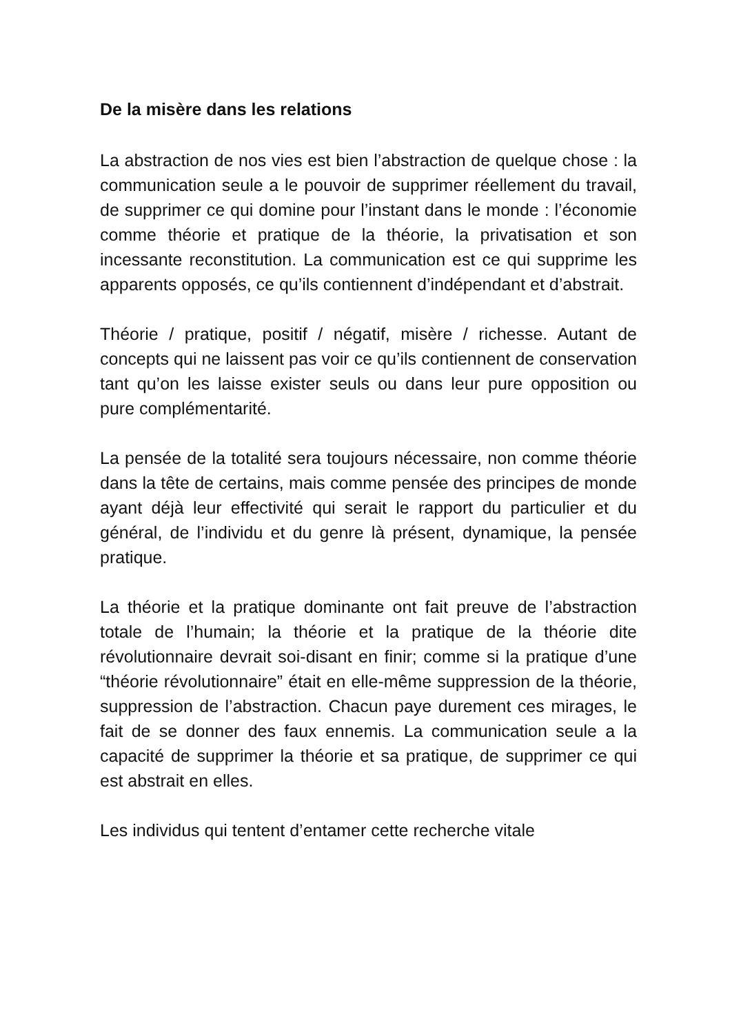De la misère dans les relations
La abstraction de nos vies est bien l’abstraction de quelque chose : la communication seule a le pouvoir de supprimer réellement du travail, de supprimer ce qui domine pour l’instant dans le monde : l’économie comme théorie et pratique de la théorie, la privatisation et son incessante reconstitution. La communication est ce qui supprime les apparents opposés, ce qu’ils contiennent d’indépendant et d’abstrait.
Théorie / pratique, positif / négatif, misère / richesse. Autant de concepts qui ne laissent pas voir ce qu’ils contiennent de conservation tant qu’on les laisse exister seuls ou dans leur pure opposition ou pure complémentarité.
La pensée de la totalité sera toujours nécessaire, non comme théorie dans la tête de certains, mais comme pensée des principes de monde ayant déjà leur effectivité qui serait le rapport du particulier et du général, de l’individu et du genre là présent, dynamique, la pensée pratique.
La théorie et la pratique dominante ont fait preuve de l’abstraction totale de l’humain; la théorie et la pratique de la théorie dite révolutionnaire devrait soi-disant en finir; comme si la pratique d’une “théorie révolutionnaire” était en elle-même suppression de la théorie, suppression de l’abstraction. Chacun paye durement ces mirages, le fait de se donner des faux ennemis. La communication seule a la capacité de supprimer la théorie et sa pratique, de supprimer ce qui est abstrait en elles.
Les individus qui tentent d’entamer cette recherche vitale